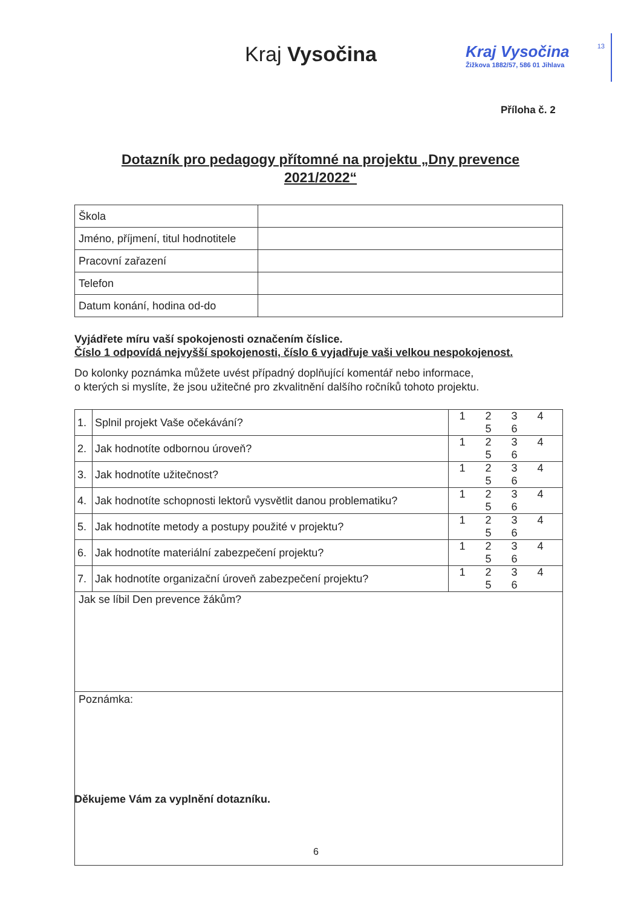Kraj Vysočina
Kraj Vysočina
Žižkova 1882/57, 586 01 Jihlava
13
Příloha č. 2
Dotazník pro pedagogy přítomné na projektu „Dny prevence 2021/2022“
| Škola | |
| Jméno, příjmení, titul hodnotitele | |
| Pracovní zařazení | |
| Telefon | |
| Datum konání, hodina od-do | |
Vyjádřete míru vaší spokojenosti označením číslice.
Číslo 1 odpovídá nejvyšší spokojenosti, číslo 6 vyjadřuje vaši velkou nespokojenost.
Do kolonky poznámka můžete uvést případný doplňující komentář nebo informace,
o kterých si myslíte, že jsou užitečné pro zkvalitnění dalšího ročníků tohoto projektu.
| 1. | Splnil projekt Vaše očekávání? | 1 2 3 4 5 6 |
| 2. | Jak hodnotíte odbornou úroveň? | 1 2 3 4 5 6 |
| 3. | Jak hodnotíte užitečnost? | 1 2 3 4 5 6 |
| 4. | Jak hodnotíte schopnosti lektorů vysvětlit danou problematiku? | 1 2 3 4 5 6 |
| 5. | Jak hodnotíte metody a postupy použité v projektu? | 1 2 3 4 5 6 |
| 6. | Jak hodnotíte materiální zabezpečení projektu? | 1 2 3 4 5 6 |
| 7. | Jak hodnotíte organizační úroveň zabezpečení projektu? | 1 2 3 4 5 6 |
| Jak se líbil Den prevence žákům? | | |
| Poznámka: | | |
Děkujeme Vám za vyplnění dotazníku.
6